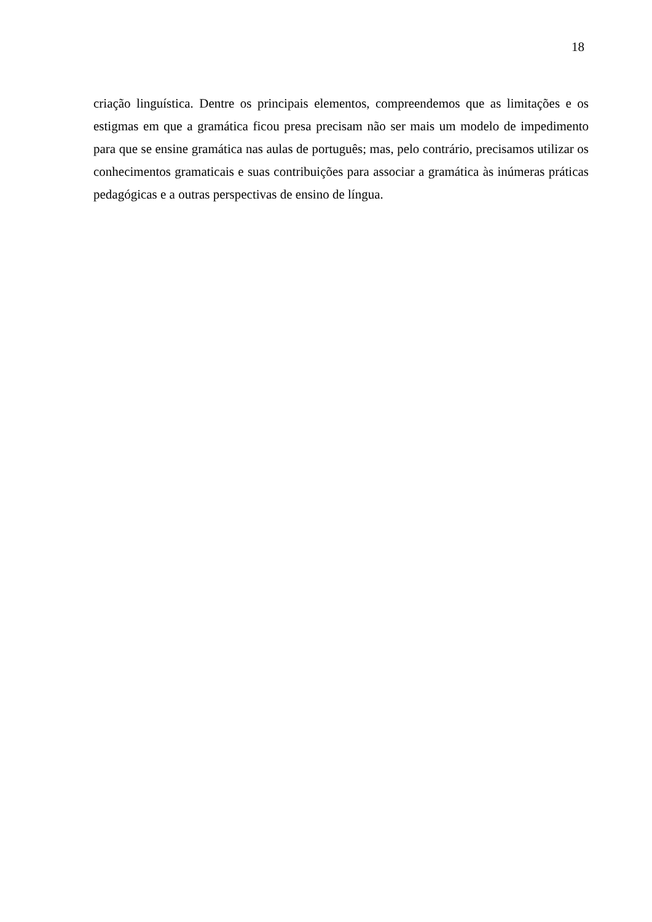18
criação linguística. Dentre os principais elementos, compreendemos que as limitações e os estigmas em que a gramática ficou presa precisam não ser mais um modelo de impedimento para que se ensine gramática nas aulas de português; mas, pelo contrário, precisamos utilizar os conhecimentos gramaticais e suas contribuições para associar a gramática às inúmeras práticas pedagógicas e a outras perspectivas de ensino de língua.